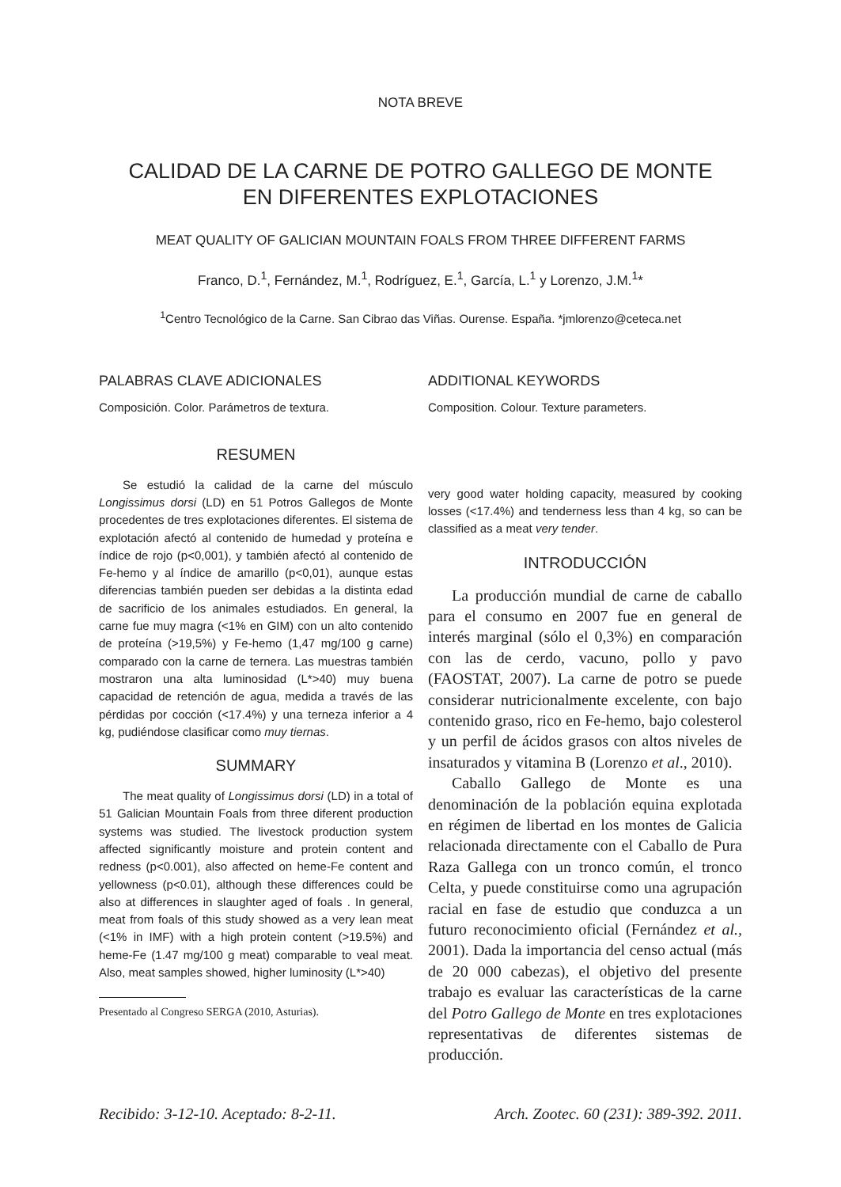NOTA BREVE
CALIDAD DE LA CARNE DE POTRO GALLEGO DE MONTE
EN DIFERENTES EXPLOTACIONES
MEAT QUALITY OF GALICIAN MOUNTAIN FOALS FROM THREE DIFFERENT FARMS
Franco, D.<sup>1</sup>, Fernández, M.<sup>1</sup>, Rodríguez, E.<sup>1</sup>, García, L.<sup>1</sup> y Lorenzo, J.M.<sup>1</sup>*
<sup>1</sup> Centro Tecnológico de la Carne. San Cibrao das Viñas. Ourense. España. *jmlorenzo@ceteca.net
PALABRAS CLAVE ADICIONALES
Composición. Color. Parámetros de textura.
RESUMEN
Se estudió la calidad de la carne del músculo Longissimus dorsi (LD) en 51 Potros Gallegos de Monte procedentes de tres explotaciones diferentes. El sistema de explotación afectó al contenido de humedad y proteína e índice de rojo (p<0,001), y también afectó al contenido de Fe-hemo y al índice de amarillo (p<0,01), aunque estas diferencias también pueden ser debidas a la distinta edad de sacrificio de los animales estudiados. En general, la carne fue muy magra (<1% en GIM) con un alto contenido de proteína (>19,5%) y Fe-hemo (1,47 mg/100 g carne) comparado con la carne de ternera. Las muestras también mostraron una alta luminosidad (L*>40) muy buena capacidad de retención de agua, medida a través de las pérdidas por cocción (<17.4%) y una terneza inferior a 4 kg, pudiéndose clasificar como muy tiernas.
SUMMARY
The meat quality of Longissimus dorsi (LD) in a total of 51 Galician Mountain Foals from three diferent production systems was studied. The livestock production system affected significantly moisture and protein content and redness (p<0.001), also affected on heme-Fe content and yellowness (p<0.01), although these differences could be also at differences in slaughter aged of foals . In general, meat from foals of this study showed as a very lean meat (<1% in IMF) with a high protein content (>19.5%) and heme-Fe (1.47 mg/100 g meat) comparable to veal meat. Also, meat samples showed, higher luminosity (L*>40)
Presentado al Congreso SERGA (2010, Asturias).
ADDITIONAL KEYWORDS
Composition. Colour. Texture parameters.
very good water holding capacity, measured by cooking losses (<17.4%) and tenderness less than 4 kg, so can be classified as a meat very tender.
INTRODUCCIÓN
La producción mundial de carne de caballo para el consumo en 2007 fue en general de interés marginal (sólo el 0,3%) en comparación con las de cerdo, vacuno, pollo y pavo (FAOSTAT, 2007). La carne de potro se puede considerar nutricionalmente excelente, con bajo contenido graso, rico en Fe-hemo, bajo colesterol y un perfil de ácidos grasos con altos niveles de insaturados y vitamina B (Lorenzo et al., 2010).
Caballo Gallego de Monte es una denominación de la población equina explotada en régimen de libertad en los montes de Galicia relacionada directamente con el Caballo de Pura Raza Gallega con un tronco común, el tronco Celta, y puede constituirse como una agrupación racial en fase de estudio que conduzca a un futuro reconocimiento oficial (Fernández et al., 2001). Dada la importancia del censo actual (más de 20 000 cabezas), el objetivo del presente trabajo es evaluar las características de la carne del Potro Gallego de Monte en tres explotaciones representativas de diferentes sistemas de producción.
Recibido: 3-12-10. Aceptado: 8-2-11. Arch. Zootec. 60 (231): 389-392. 2011.